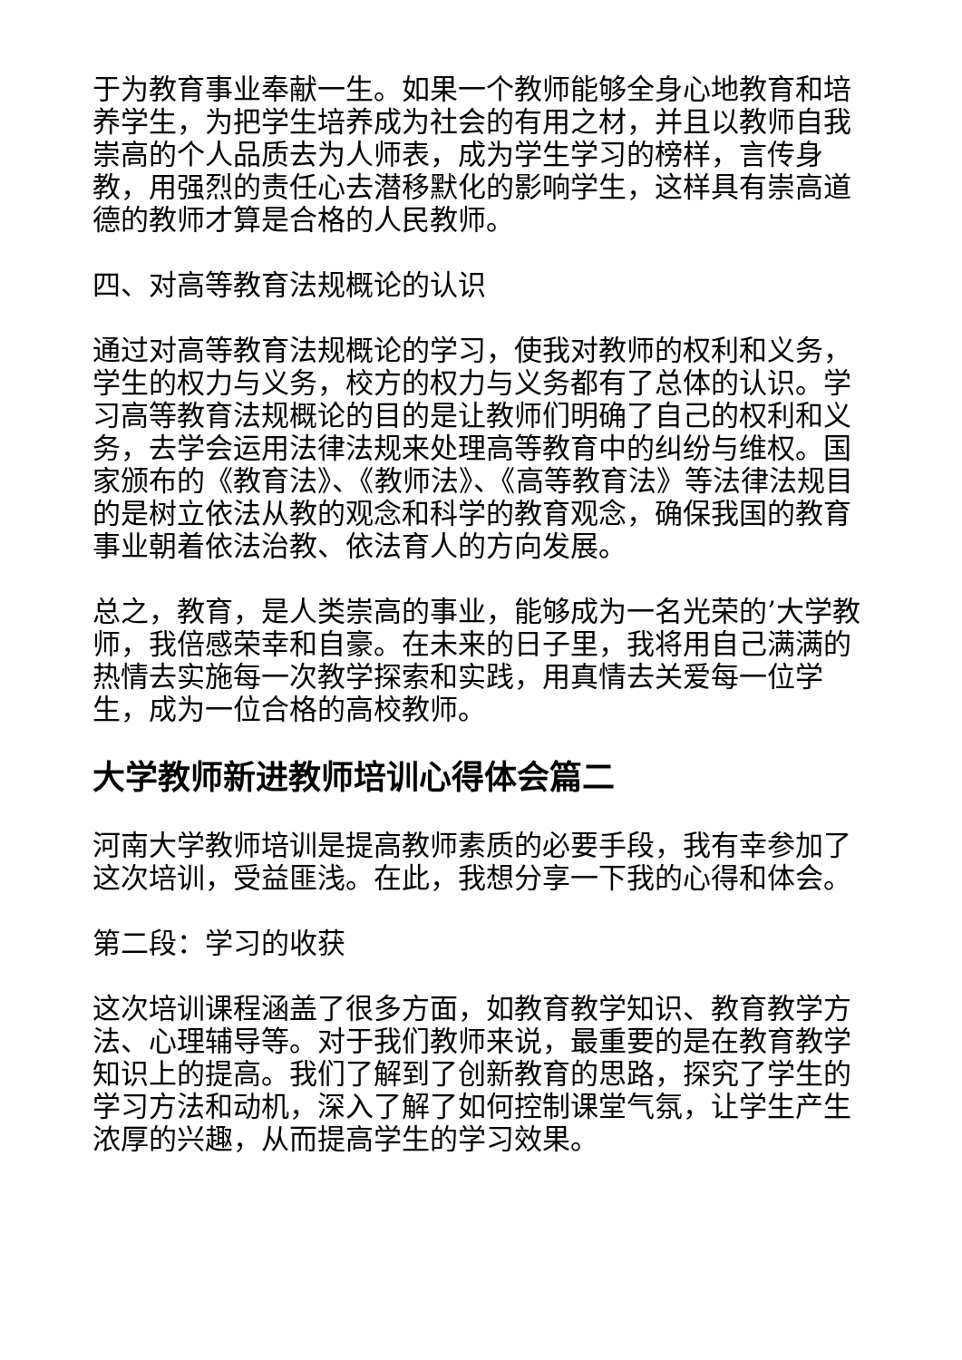于为教育事业奉献一生。如果一个教师能够全身心地教育和培养学生，为把学生培养成为社会的有用之材，并且以教师自我崇高的个人品质去为人师表，成为学生学习的榜样，言传身教，用强烈的责任心去潜移默化的影响学生，这样具有崇高道德的教师才算是合格的人民教师。
四、对高等教育法规概论的认识
通过对高等教育法规概论的学习，使我对教师的权利和义务，学生的权力与义务，校方的权力与义务都有了总体的认识。学习高等教育法规概论的目的是让教师们明确了自己的权利和义务，去学会运用法律法规来处理高等教育中的纠纷与维权。国家颁布的《教育法》、《教师法》、《高等教育法》等法律法规目的是树立依法从教的观念和科学的教育观念，确保我国的教育事业朝着依法治教、依法育人的方向发展。
总之，教育，是人类崇高的事业，能够成为一名光荣的’大学教师，我倍感荣幸和自豪。在未来的日子里，我将用自己满满的热情去实施每一次教学探索和实践，用真情去关爱每一位学生，成为一位合格的高校教师。
大学教师新进教师培训心得体会篇二
河南大学教师培训是提高教师素质的必要手段，我有幸参加了这次培训，受益匪浅。在此，我想分享一下我的心得和体会。
第二段：学习的收获
这次培训课程涵盖了很多方面，如教育教学知识、教育教学方法、心理辅导等。对于我们教师来说，最重要的是在教育教学知识上的提高。我们了解到了创新教育的思路，探究了学生的学习方法和动机，深入了解了如何控制课堂气氛，让学生产生浓厚的兴趣，从而提高学生的学习效果。